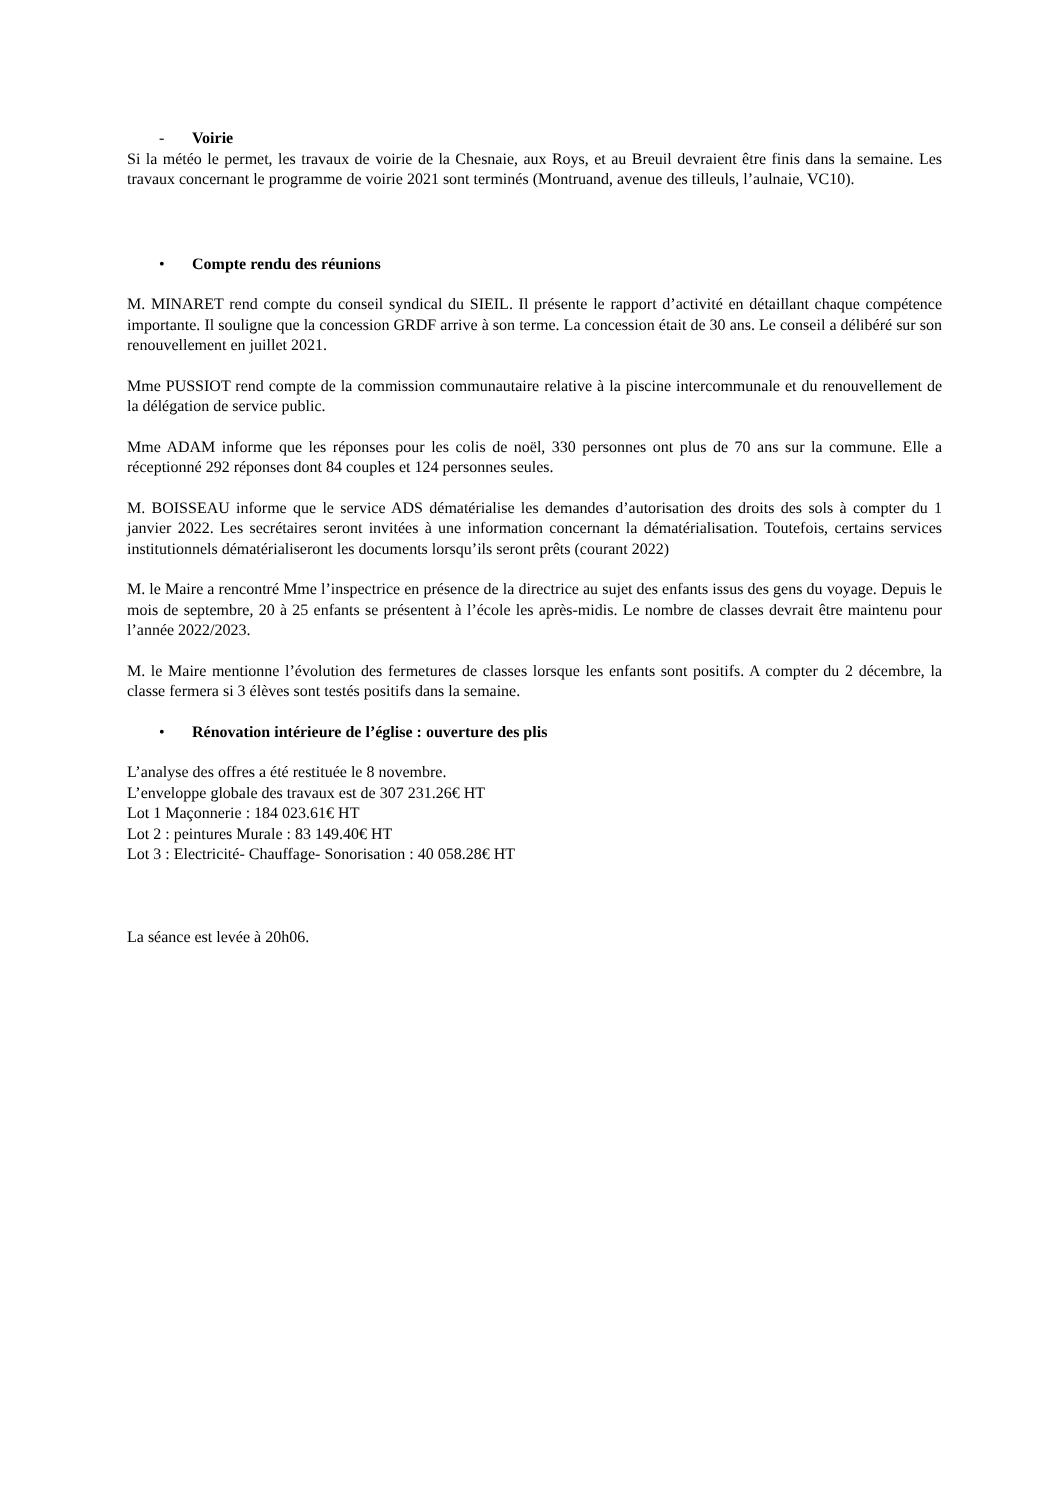- Voirie
Si la météo le permet, les travaux de voirie de la Chesnaie, aux Roys, et au Breuil devraient être finis dans la semaine. Les travaux concernant le programme de voirie 2021 sont terminés (Montruand, avenue des tilleuls, l’aulnaie, VC10).
• Compte rendu des réunions
M. MINARET rend compte du conseil syndical du SIEIL. Il présente le rapport d’activité en détaillant chaque compétence importante. Il souligne que la concession GRDF arrive à son terme. La concession était de 30 ans. Le conseil a délibéré sur son renouvellement en juillet 2021.
Mme PUSSIOT rend compte de la commission communautaire relative à la piscine intercommunale et du renouvellement de la délégation de service public.
Mme ADAM informe que les réponses pour les colis de noël, 330 personnes ont plus de 70 ans sur la commune. Elle a réceptionné 292 réponses dont 84 couples et 124 personnes seules.
M. BOISSEAU informe que le service ADS dématérialise les demandes d’autorisation des droits des sols à compter du 1 janvier 2022. Les secrétaires seront invitées à une information concernant la dématérialisation. Toutefois, certains services institutionnels dématérialiseront les documents lorsqu’ils seront prêts (courant 2022)
M. le Maire a rencontré Mme l’inspectrice en présence de la directrice au sujet des enfants issus des gens du voyage. Depuis le mois de septembre, 20 à 25 enfants se présentent à l’école les après-midis. Le nombre de classes devrait être maintenu pour l’année 2022/2023.
M. le Maire mentionne l’évolution des fermetures de classes lorsque les enfants sont positifs. A compter du 2 décembre, la classe fermera si 3 élèves sont testés positifs dans la semaine.
• Rénovation intérieure de l’église : ouverture des plis
L’analyse des offres a été restituée le 8 novembre.
L’enveloppe globale des travaux est de 307 231.26€ HT
Lot 1 Maçonnerie : 184 023.61€ HT
Lot 2 : peintures Murale : 83 149.40€ HT
Lot 3 : Electricité- Chauffage- Sonorisation : 40 058.28€ HT
La séance est levée à 20h06.